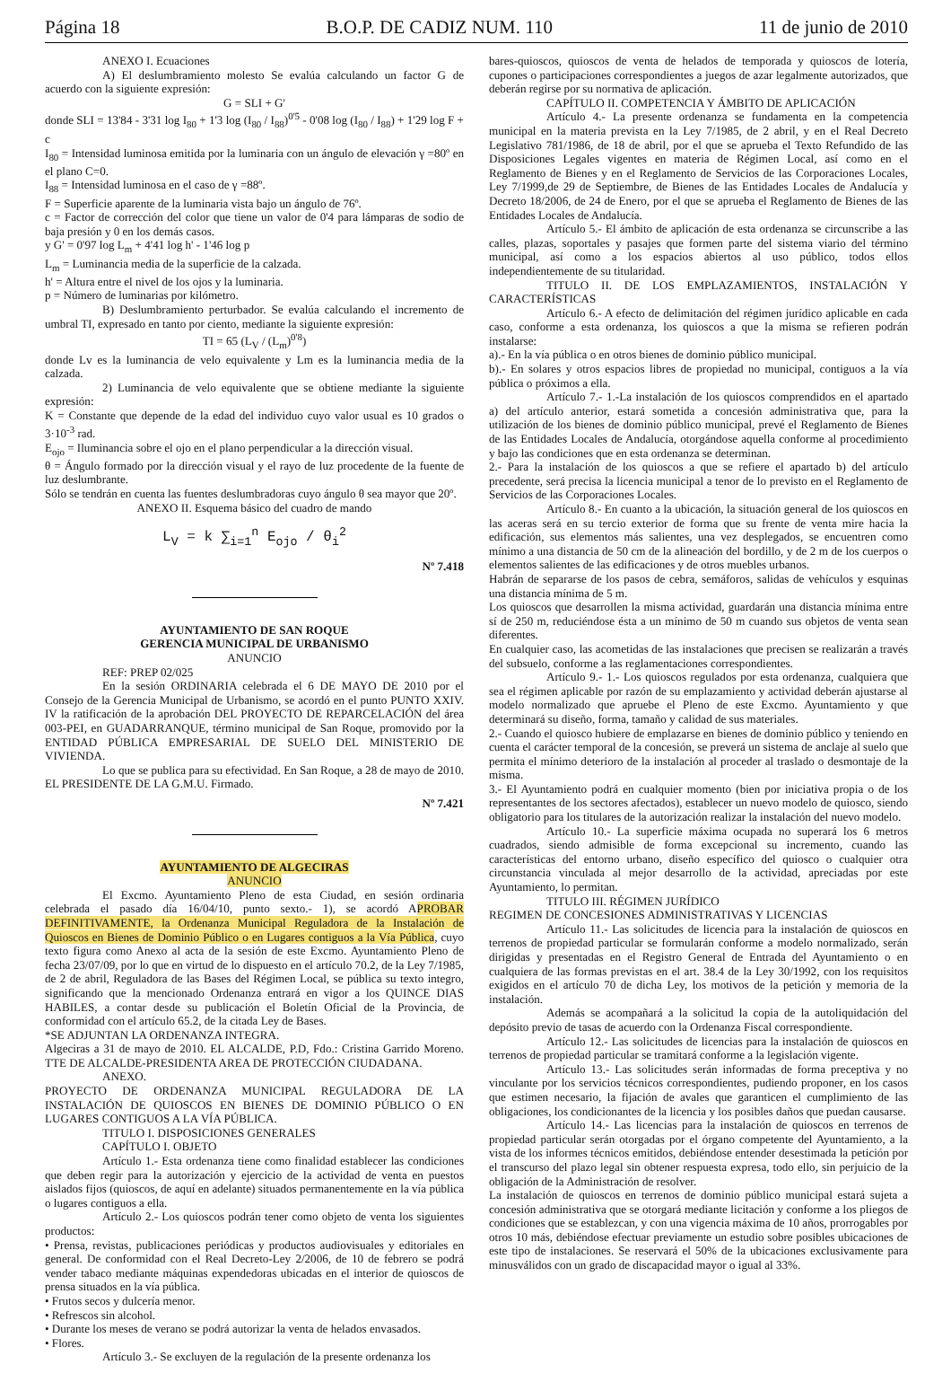Página 18 B.O.P. DE CADIZ NUM. 110 11 de junio de 2010
ANEXO I. Ecuaciones
A) El deslumbramiento molesto Se evalúa calculando un factor G de acuerdo con la siguiente expresión:
G = SLI + G'
donde SLI = 13'84 - 3'31 log I<sub>80</sub> + 1'3 log (I<sub>80</sub> / I<sub>88</sub>)<sup>0'5</sup> - 0'08 log (I<sub>80</sub> / I<sub>88</sub>) + 1'29 log F + c
I<sub>80</sub> = Intensidad luminosa emitida por la luminaria con un ángulo de elevación γ =80º en el plano C=0.
I<sub>88</sub> = Intensidad luminosa en el caso de γ =88º.
F = Superficie aparente de la luminaria vista bajo un ángulo de 76º.
c = Factor de corrección del color que tiene un valor de 0'4 para lámparas de sodio de baja presión y 0 en los demás casos.
y G' = 0'97 log L<sub>m</sub> + 4'41 log h' - 1'46 log p
L<sub>m</sub> = Luminancia media de la superficie de la calzada.
h' = Altura entre el nivel de los ojos y la luminaria.
p = Número de luminarias por kilómetro.
B) Deslumbramiento perturbador. Se evalúa calculando el incremento de umbral TI, expresado en tanto por ciento, mediante la siguiente expresión:
TI = 65 (L<sub>V</sub> / (L<sub>m</sub>)<sup>0'8</sup>)
donde Lv es la luminancia de velo equivalente y Lm es la luminancia media de la calzada.
2) Luminancia de velo equivalente que se obtiene mediante la siguiente expresión:
K = Constante que depende de la edad del individuo cuyo valor usual es 10 grados o 3·10<sup>-3</sup> rad.
E<sub>ojo</sub> = Iluminancia sobre el ojo en el plano perpendicular a la dirección visual.
θ = Ángulo formado por la dirección visual y el rayo de luz procedente de la fuente de luz deslumbrante.
Sólo se tendrán en cuenta las fuentes deslumbradoras cuyo ángulo θ sea mayor que 20º.
ANEXO II. Esquema básico del cuadro de mando
L<sub>V</sub> = k ∑<sub>i=1</sub><sup>n</sup> E<sub>ojo</sub> / θ<sub>i</sub><sup>2</sup>
Nº 7.418
AYUNTAMIENTO DE SAN ROQUE
GERENCIA MUNICIPAL DE URBANISMO
ANUNCIO
REF: PREP 02/025
En la sesión ORDINARIA celebrada el 6 DE MAYO DE 2010 por el Consejo de la Gerencia Municipal de Urbanismo, se acordó en el punto PUNTO XXIV. IV la ratificación de la aprobación DEL PROYECTO DE REPARCELACIÓN del área 003-PEI, en GUADARRANQUE, término municipal de San Roque, promovido por la ENTIDAD PÚBLICA EMPRESARIAL DE SUELO DEL MINISTERIO DE VIVIENDA.
Lo que se publica para su efectividad. En San Roque, a 28 de mayo de 2010. EL PRESIDENTE DE LA G.M.U. Firmado.
Nº 7.421
AYUNTAMIENTO DE ALGECIRAS
ANUNCIO
El Excmo. Ayuntamiento Pleno de esta Ciudad, en sesión ordinaria celebrada el pasado día 16/04/10, punto sexto.- 1), se acordó APROBAR DEFINITIVAMENTE, la Ordenanza Municipal Reguladora de la Instalación de Quioscos en Bienes de Dominio Público o en Lugares contiguos a la Vía Pública, cuyo texto figura como Anexo al acta de la sesión de este Excmo. Ayuntamiento Pleno de fecha 23/07/09, por lo que en virtud de lo dispuesto en el artículo 70.2, de la Ley 7/1985, de 2 de abril, Reguladora de las Bases del Régimen Local, se pública su texto integro, significando que la mencionado Ordenanza entrará en vigor a los QUINCE DIAS HABILES, a contar desde su publicación el Boletín Oficial de la Provincia, de conformidad con el artículo 65.2, de la citada Ley de Bases.
*SE ADJUNTAN LA ORDENANZA INTEGRA.
Algeciras a 31 de mayo de 2010. EL ALCALDE, P.D, Fdo.: Cristina Garrido Moreno. TTE DE ALCALDE-PRESIDENTA AREA DE PROTECCIÓN CIUDADANA.
ANEXO.
PROYECTO DE ORDENANZA MUNICIPAL REGULADORA DE LA INSTALACIÓN DE QUIOSCOS EN BIENES DE DOMINIO PÚBLICO O EN LUGARES CONTIGUOS A LA VÍA PÚBLICA.
TITULO I. DISPOSICIONES GENERALES
CAPÍTULO I. OBJETO
Artículo 1.- Esta ordenanza tiene como finalidad establecer las condiciones que deben regir para la autorización y ejercicio de la actividad de venta en puestos aislados fijos (quioscos, de aquí en adelante) situados permanentemente en la vía pública o lugares contiguos a ella.
Artículo 2.- Los quioscos podrán tener como objeto de venta los siguientes productos:
• Prensa, revistas, publicaciones periódicas y productos audiovisuales y editoriales en general. De conformidad con el Real Decreto-Ley 2/2006, de 10 de febrero se podrá vender tabaco mediante máquinas expendedoras ubicadas en el interior de quioscos de prensa situados en la vía pública.
• Frutos secos y dulcería menor.
• Refrescos sin alcohol.
• Durante los meses de verano se podrá autorizar la venta de helados envasados.
• Flores.
Artículo 3.- Se excluyen de la regulación de la presente ordenanza los
bares-quioscos, quioscos de venta de helados de temporada y quioscos de lotería, cupones o participaciones correspondientes a juegos de azar legalmente autorizados, que deberán regirse por su normativa de aplicación.
CAPÍTULO II. COMPETENCIA Y ÁMBITO DE APLICACIÓN
Artículo 4.- La presente ordenanza se fundamenta en la competencia municipal en la materia prevista en la Ley 7/1985, de 2 abril, y en el Real Decreto Legislativo 781/1986, de 18 de abril, por el que se aprueba el Texto Refundido de las Disposiciones Legales vigentes en materia de Régimen Local, así como en el Reglamento de Bienes y en el Reglamento de Servicios de las Corporaciones Locales, Ley 7/1999,de 29 de Septiembre, de Bienes de las Entidades Locales de Andalucía y Decreto 18/2006, de 24 de Enero, por el que se aprueba el Reglamento de Bienes de las Entidades Locales de Andalucía.
Artículo 5.- El ámbito de aplicación de esta ordenanza se circunscribe a las calles, plazas, soportales y pasajes que formen parte del sistema viario del término municipal, así como a los espacios abiertos al uso público, todos ellos independientemente de su titularidad.
TITULO II. DE LOS EMPLAZAMIENTOS, INSTALACIÓN Y CARACTERÍSTICAS
Artículo 6.- A efecto de delimitación del régimen jurídico aplicable en cada caso, conforme a esta ordenanza, los quioscos a que la misma se refieren podrán instalarse:
a).- En la vía pública o en otros bienes de dominio público municipal.
b).- En solares y otros espacios libres de propiedad no municipal, contiguos a la vía pública o próximos a ella.
Artículo 7.- 1.-La instalación de los quioscos comprendidos en el apartado a) del artículo anterior, estará sometida a concesión administrativa que, para la utilización de los bienes de dominio público municipal, prevé el Reglamento de Bienes de las Entidades Locales de Andalucía, otorgándose aquella conforme al procedimiento y bajo las condiciones que en esta ordenanza se determinan.
2.- Para la instalación de los quioscos a que se refiere el apartado b) del artículo precedente, será precisa la licencia municipal a tenor de lo previsto en el Reglamento de Servicios de las Corporaciones Locales.
Artículo 8.- En cuanto a la ubicación, la situación general de los quioscos en las aceras será en su tercio exterior de forma que su frente de venta mire hacia la edificación, sus elementos más salientes, una vez desplegados, se encuentren como mínimo a una distancia de 50 cm de la alineación del bordillo, y de 2 m de los cuerpos o elementos salientes de las edificaciones y de otros muebles urbanos.
Habrán de separarse de los pasos de cebra, semáforos, salidas de vehículos y esquinas una distancia mínima de 5 m.
Los quioscos que desarrollen la misma actividad, guardarán una distancia mínima entre sí de 250 m, reduciéndose ésta a un mínimo de 50 m cuando sus objetos de venta sean diferentes.
En cualquier caso, las acometidas de las instalaciones que precisen se realizarán a través del subsuelo, conforme a las reglamentaciones correspondientes.
Artículo 9.- 1.- Los quioscos regulados por esta ordenanza, cualquiera que sea el régimen aplicable por razón de su emplazamiento y actividad deberán ajustarse al modelo normalizado que apruebe el Pleno de este Excmo. Ayuntamiento y que determinará su diseño, forma, tamaño y calidad de sus materiales.
2.- Cuando el quiosco hubiere de emplazarse en bienes de dominio público y teniendo en cuenta el carácter temporal de la concesión, se preverá un sistema de anclaje al suelo que permita el mínimo deterioro de la instalación al proceder al traslado o desmontaje de la misma.
3.- El Ayuntamiento podrá en cualquier momento (bien por iniciativa propia o de los representantes de los sectores afectados), establecer un nuevo modelo de quiosco, siendo obligatorio para los titulares de la autorización realizar la instalación del nuevo modelo.
Artículo 10.- La superficie máxima ocupada no superará los 6 metros cuadrados, siendo admisible de forma excepcional su incremento, cuando las características del entorno urbano, diseño específico del quiosco o cualquier otra circunstancia vinculada al mejor desarrollo de la actividad, apreciadas por este Ayuntamiento, lo permitan.
TITULO III. RÉGIMEN JURÍDICO
REGIMEN DE CONCESIONES ADMINISTRATIVAS Y LICENCIAS
Artículo 11.- Las solicitudes de licencia para la instalación de quioscos en terrenos de propiedad particular se formularán conforme a modelo normalizado, serán dirigidas y presentadas en el Registro General de Entrada del Ayuntamiento o en cualquiera de las formas previstas en el art. 38.4 de la Ley 30/1992, con los requisitos exigidos en el artículo 70 de dicha Ley, los motivos de la petición y memoria de la instalación.
Además se acompañará a la solicitud la copia de la autoliquidación del depósito previo de tasas de acuerdo con la Ordenanza Fiscal correspondiente.
Artículo 12.- Las solicitudes de licencias para la instalación de quioscos en terrenos de propiedad particular se tramitará conforme a la legislación vigente.
Artículo 13.- Las solicitudes serán informadas de forma preceptiva y no vinculante por los servicios técnicos correspondientes, pudiendo proponer, en los casos que estimen necesario, la fijación de avales que garanticen el cumplimiento de las obligaciones, los condicionantes de la licencia y los posibles daños que puedan causarse.
Artículo 14.- Las licencias para la instalación de quioscos en terrenos de propiedad particular serán otorgadas por el órgano competente del Ayuntamiento, a la vista de los informes técnicos emitidos, debiéndose entender desestimada la petición por el transcurso del plazo legal sin obtener respuesta expresa, todo ello, sin perjuicio de la obligación de la Administración de resolver.
La instalación de quioscos en terrenos de dominio público municipal estará sujeta a concesión administrativa que se otorgará mediante licitación y conforme a los pliegos de condiciones que se establezcan, y con una vigencia máxima de 10 años, prorrogables por otros 10 más, debiéndose efectuar previamente un estudio sobre posibles ubicaciones de este tipo de instalaciones. Se reservará el 50% de la ubicaciones exclusivamente para minusválidos con un grado de discapacidad mayor o igual al 33%.